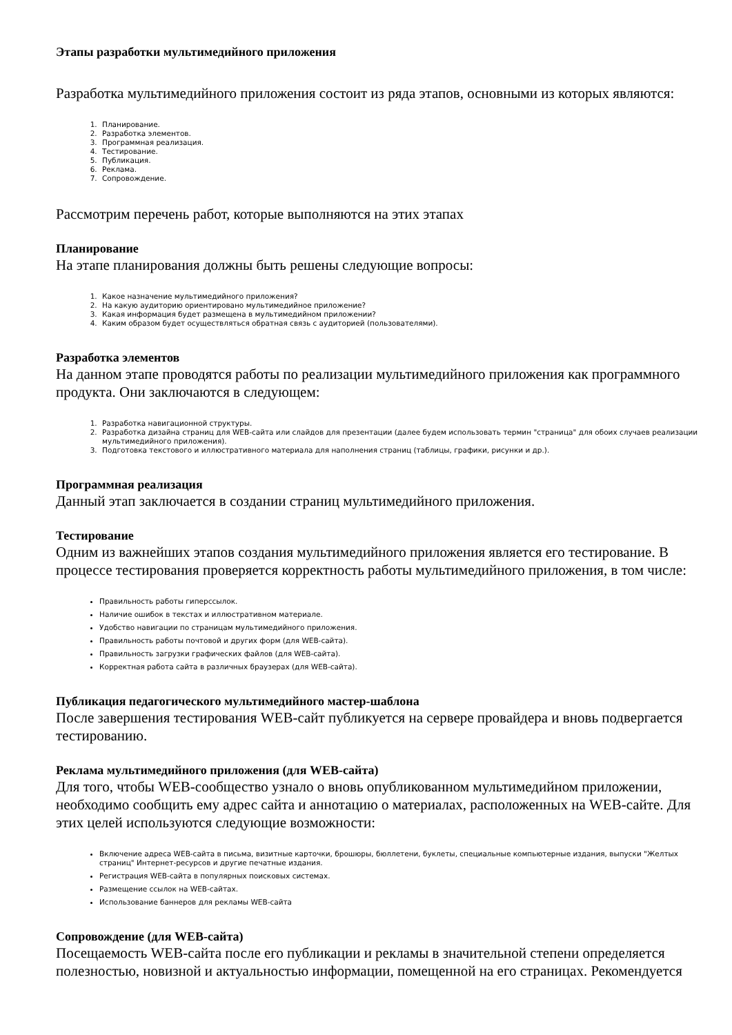Этапы разработки мультимедийного приложения
Разработка мультимедийного приложения состоит из ряда этапов, основными из которых являются:
1. Планирование.
2. Разработка элементов.
3. Программная реализация.
4. Тестирование.
5. Публикация.
6. Реклама.
7. Сопровождение.
Рассмотрим перечень работ, которые выполняются на этих этапах
Планирование
На этапе планирования должны быть решены следующие вопросы:
1. Какое назначение мультимедийного приложения?
2. На какую аудиторию ориентировано мультимедийное приложение?
3. Какая информация будет размещена в мультимедийном приложении?
4. Каким образом будет осуществляться обратная связь с аудиторией (пользователями).
Разработка элементов
На данном этапе проводятся работы по реализации мультимедийного приложения как программного продукта. Они заключаются в следующем:
1. Разработка навигационной структуры.
2. Разработка дизайна страниц для WEB-сайта или слайдов для презентации (далее будем использовать термин "страница" для обоих случаев реализации мультимедийного приложения).
3. Подготовка текстового и иллюстративного материала для наполнения страниц (таблицы, графики, рисунки и др.).
Программная реализация
Данный этап заключается в создании страниц мультимедийного приложения.
Тестирование
Одним из важнейших этапов создания мультимедийного приложения является его тестирование. В процессе тестирования проверяется корректность работы мультимедийного приложения, в том числе:
Правильность работы гиперссылок.
Наличие ошибок в текстах и иллюстративном материале.
Удобство навигации по страницам мультимедийного приложения.
Правильность работы почтовой и других форм (для WEB-сайта).
Правильность загрузки графических файлов (для WEB-сайта).
Корректная работа сайта в различных браузерах (для WEB-сайта).
Публикация педагогического мультимедийного мастер-шаблона
После завершения тестирования WEB-сайт публикуется на сервере провайдера и вновь подвергается тестированию.
Реклама мультимедийного приложения (для WEB-сайта)
Для того, чтобы WEB-сообщество узнало о вновь опубликованном мультимедийном приложении, необходимо сообщить ему адрес сайта и аннотацию о материалах, расположенных на WEB-сайте. Для этих целей используются следующие возможности:
Включение адреса WEB-сайта в письма, визитные карточки, брошюры, бюллетени, буклеты, специальные компьютерные издания, выпуски "Желтых страниц" Интернет-ресурсов и другие печатные издания.
Регистрация WEB-сайта в популярных поисковых системах.
Размещение ссылок на WEB-сайтах.
Использование баннеров для рекламы WEB-сайта
Сопровождение (для WEB-сайта)
Посещаемость WEB-сайта после его публикации и рекламы в значительной степени определяется полезностью, новизной и актуальностью информации, помещенной на его страницах. Рекомендуется